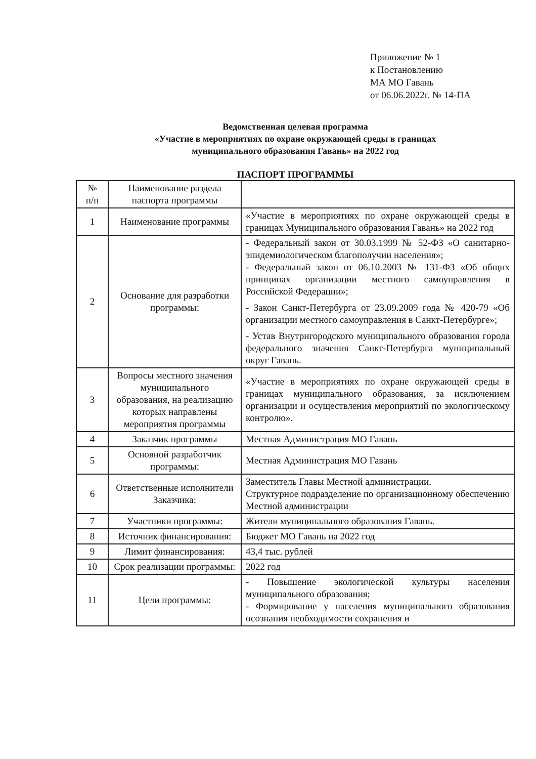Приложение № 1
к Постановлению
МА МО Гавань
от 06.06.2022г. № 14-ПА
Ведомственная целевая программа
«Участие в мероприятиях по охране окружающей среды в границах
муниципального образования Гавань» на 2022 год
ПАСПОРТ ПРОГРАММЫ
| № п/п | Наименование раздела паспорта программы | |
| --- | --- | --- |
| 1 | Наименование программы | «Участие в мероприятиях по охране окружающей среды в границах Муниципального образования Гавань» на 2022 год |
| 2 | Основание для разработки программы: | - Федеральный закон от 30.03.1999 № 52-ФЗ «О санитарно-эпидемиологическом благополучии населения»; - Федеральный закон от 06.10.2003 № 131-ФЗ «Об общих принципах организации местного самоуправления в Российской Федерации»; - Закон Санкт-Петербурга от 23.09.2009 года № 420-79 «Об организации местного самоуправления в Санкт-Петербурге»; - Устав Внутригородского муниципального образования города федерального значения Санкт-Петербурга муниципальный округ Гавань. |
| 3 | Вопросы местного значения муниципального образования, на реализацию которых направлены мероприятия программы | «Участие в мероприятиях по охране окружающей среды в границах муниципального образования, за исключением организации и осуществления мероприятий по экологическому контролю». |
| 4 | Заказчик программы | Местная Администрация МО Гавань |
| 5 | Основной разработчик программы: | Местная Администрация МО Гавань |
| 6 | Ответственные исполнители Заказчика: | Заместитель Главы Местной администрации. Структурное подразделение по организационному обеспечению Местной администрации |
| 7 | Участники программы: | Жители муниципального образования Гавань. |
| 8 | Источник финансирования: | Бюджет МО Гавань на 2022 год |
| 9 | Лимит финансирования: | 43,4 тыс. рублей |
| 10 | Срок реализации программы: | 2022 год |
| 11 | Цели программы: | - Повышение экологической культуры населения муниципального образования; - Формирование у населения муниципального образования осознания необходимости сохранения и |